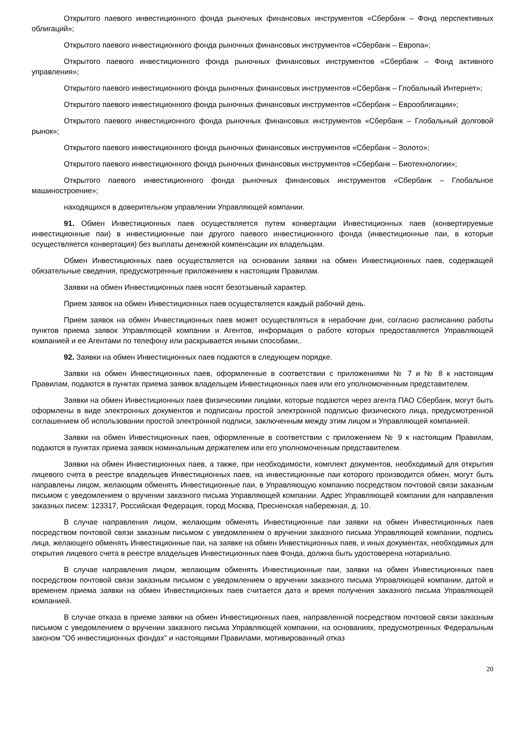Открытого паевого инвестиционного фонда рыночных финансовых инструментов «Сбербанк – Фонд перспективных облигаций»;
Открытого паевого инвестиционного фонда рыночных финансовых инструментов «Сбербанк – Европа»;
Открытого паевого инвестиционного фонда рыночных финансовых инструментов «Сбербанк – Фонд активного управления»;
Открытого паевого инвестиционного фонда рыночных финансовых инструментов «Сбербанк – Глобальный Интернет»;
Открытого паевого инвестиционного фонда рыночных финансовых инструментов «Сбербанк – Еврооблигации»;
Открытого паевого инвестиционного фонда рыночных финансовых инструментов «Сбербанк – Глобальный долговой рынок»;
Открытого паевого инвестиционного фонда рыночных финансовых инструментов «Сбербанк – Золото»;
Открытого паевого инвестиционного фонда рыночных финансовых инструментов «Сбербанк – Биотехнологии»;
Открытого паевого инвестиционного фонда рыночных финансовых инструментов «Сбербанк – Глобальное машиностроение»;
находящихся в доверительном управлении Управляющей компании.
91. Обмен Инвестиционных паев осуществляется путем конвертации Инвестиционных паев (конвертируемые инвестиционные паи) в инвестиционные паи другого паевого инвестиционного фонда (инвестиционные паи, в которые осуществляется конвертация) без выплаты денежной компенсации их владельцам.
Обмен Инвестиционных паев осуществляется на основании заявки на обмен Инвестиционных паев, содержащей обязательные сведения, предусмотренные приложением к настоящим Правилам.
Заявки на обмен Инвестиционных паев носят безотзывный характер.
Прием заявок на обмен Инвестиционных паев осуществляется каждый рабочий день.
Прием заявок на обмен Инвестиционных паев может осуществляться в нерабочие дни, согласно расписанию работы пунктов приема заявок Управляющей компании и Агентов, информация о работе которых предоставляется Управляющей компанией и ее Агентами по телефону или раскрывается иными способами,.
92. Заявки на обмен Инвестиционных паев подаются в следующем порядке.
Заявки на обмен Инвестиционных паев, оформленные в соответствии с приложениями № 7 и № 8 к настоящим Правилам, подаются в пунктах приема заявок владельцем Инвестиционных паев или его уполномоченным представителем.
Заявки на обмен Инвестиционных паев физическими лицами, которые подаются через агента ПАО Сбербанк, могут быть оформлены в виде электронных документов и подписаны простой электронной подписью физического лица, предусмотренной соглашением об использовании простой электронной подписи, заключенным между этим лицом и Управляющей компанией.
Заявки на обмен Инвестиционных паев, оформленные в соответствии с приложением № 9 к настоящим Правилам, подаются в пунктах приема заявок номинальным держателем или его уполномоченным представителем.
Заявки на обмен Инвестиционных паев, а также, при необходимости, комплект документов, необходимый для открытия лицевого счета в реестре владельцев Инвестиционных паев, на инвестиционные паи которого производится обмен, могут быть направлены лицом, желающим обменять Инвестиционные паи, в Управляющую компанию посредством почтовой связи заказным письмом с уведомлением о вручении заказного письма Управляющей компании. Адрес Управляющей компании для направления заказных писем: 123317, Российская Федерация, город Москва, Пресненская набережная, д. 10.
В случае направления лицом, желающим обменять Инвестиционные паи заявки на обмен Инвестиционных паев посредством почтовой связи заказным письмом с уведомлением о вручении заказного письма Управляющей компании, подпись лица, желающего обменять Инвестиционные паи, на заявке на обмен Инвестиционных паев, и иных документах, необходимых для открытия лицевого счета в реестре владельцев Инвестиционных паев Фонда, должна быть удостоверена нотариально.
В случае направления лицом, желающим обменять Инвестиционные паи, заявки на обмен Инвестиционных паев посредством почтовой связи заказным письмом с уведомлением о вручении заказного письма Управляющей компании, датой и временем приема заявки на обмен Инвестиционных паев считается дата и время получения заказного письма Управляющей компанией.
В случае отказа в приеме заявки на обмен Инвестиционных паев, направленной посредством почтовой связи заказным письмом с уведомлением о вручении заказного письма Управляющей компании, на основаниях, предусмотренных Федеральным законом "Об инвестиционных фондах" и настоящими Правилами, мотивированный отказ
20